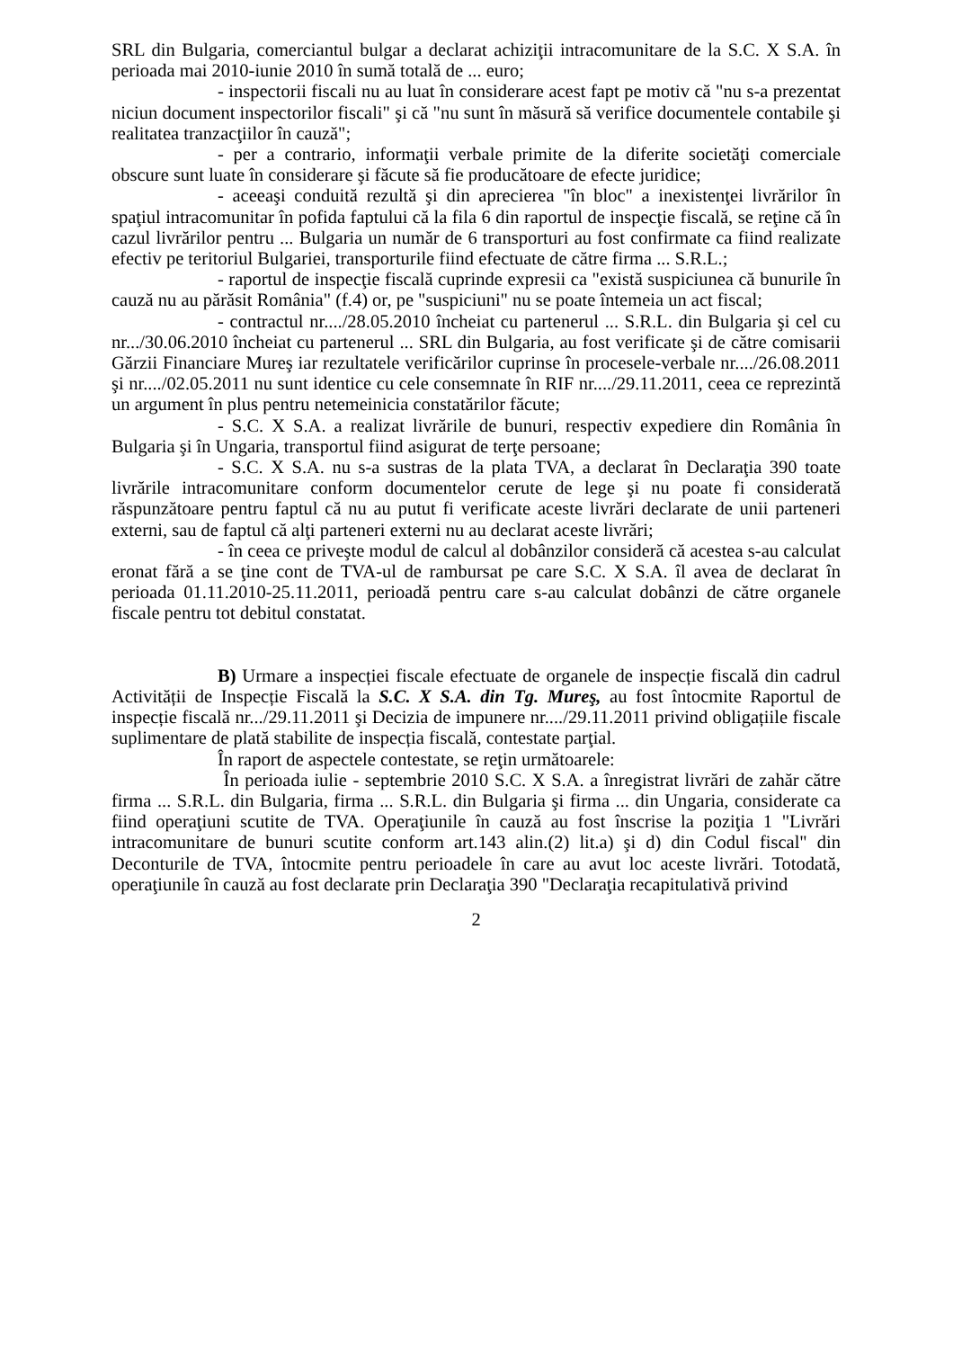SRL din Bulgaria, comerciantul bulgar a declarat achiziţii intracomunitare de la S.C. X S.A. în perioada mai 2010-iunie 2010 în sumă totală de ... euro;
- inspectorii fiscali nu au luat în considerare acest fapt pe motiv că "nu s-a prezentat niciun document inspectorilor fiscali" şi că "nu sunt în măsură să verifice documentele contabile şi realitatea tranzacţiilor în cauză";
- per a contrario, informaţii verbale primite de la diferite societăţi comerciale obscure sunt luate în considerare şi făcute să fie producătoare de efecte juridice;
- aceeaşi conduită rezultă şi din aprecierea "în bloc" a inexistenţei livrărilor în spaţiul intracomunitar în pofida faptului că la fila 6 din raportul de inspecţie fiscală, se reţine că în cazul livrărilor pentru ... Bulgaria un număr de 6 transporturi au fost confirmate ca fiind realizate efectiv pe teritoriul Bulgariei, transporturile fiind efectuate de către firma ... S.R.L.;
- raportul de inspecţie fiscală cuprinde expresii ca "există suspiciunea că bunurile în cauză nu au părăsit România" (f.4) or, pe "suspiciuni" nu se poate întemeia un act fiscal;
- contractul nr..../28.05.2010 încheiat cu partenerul ... S.R.L. din Bulgaria şi cel cu nr.../30.06.2010 încheiat cu partenerul ... SRL din Bulgaria, au fost verificate şi de către comisarii Gărzii Financiare Mureş iar rezultatele verificărilor cuprinse în procesele-verbale nr..../26.08.2011 şi nr..../02.05.2011 nu sunt identice cu cele consemnate în RIF nr..../29.11.2011, ceea ce reprezintă un argument în plus pentru netemeinicia constatărilor făcute;
- S.C. X S.A. a realizat livrările de bunuri, respectiv expediere din România în Bulgaria şi în Ungaria, transportul fiind asigurat de terţe persoane;
- S.C. X S.A. nu s-a sustras de la plata TVA, a declarat în Declaraţia 390 toate livrările intracomunitare conform documentelor cerute de lege şi nu poate fi considerată răspunzătoare pentru faptul că nu au putut fi verificate aceste livrări declarate de unii parteneri externi, sau de faptul că alţi parteneri externi nu au declarat aceste livrări;
- în ceea ce priveşte modul de calcul al dobânzilor consideră că acestea s-au calculat eronat fără a se ţine cont de TVA-ul de rambursat pe care S.C. X S.A. îl avea de declarat în perioada 01.11.2010-25.11.2011, perioadă pentru care s-au calculat dobânzi de către organele fiscale pentru tot debitul constatat.
B) Urmare a inspecției fiscale efectuate de organele de inspecție fiscală din cadrul Activității de Inspecție Fiscală la S.C. X S.A. din Tg. Mureş, au fost întocmite Raportul de inspecție fiscală nr.../29.11.2011 şi Decizia de impunere nr..../29.11.2011 privind obligațiile fiscale suplimentare de plată stabilite de inspecția fiscală, contestate parţial.
În raport de aspectele contestate, se reţin următoarele:
În perioada iulie - septembrie 2010 S.C. X S.A. a înregistrat livrări de zahăr către firma ... S.R.L. din Bulgaria, firma ... S.R.L. din Bulgaria şi firma ... din Ungaria, considerate ca fiind operaţiuni scutite de TVA. Operaţiunile în cauză au fost înscrise la poziţia 1 "Livrări intracomunitare de bunuri scutite conform art.143 alin.(2) lit.a) şi d) din Codul fiscal" din Deconturile de TVA, întocmite pentru perioadele în care au avut loc aceste livrări. Totodată, operaţiunile în cauză au fost declarate prin Declaraţia 390 "Declaraţia recapitulativă privind
2